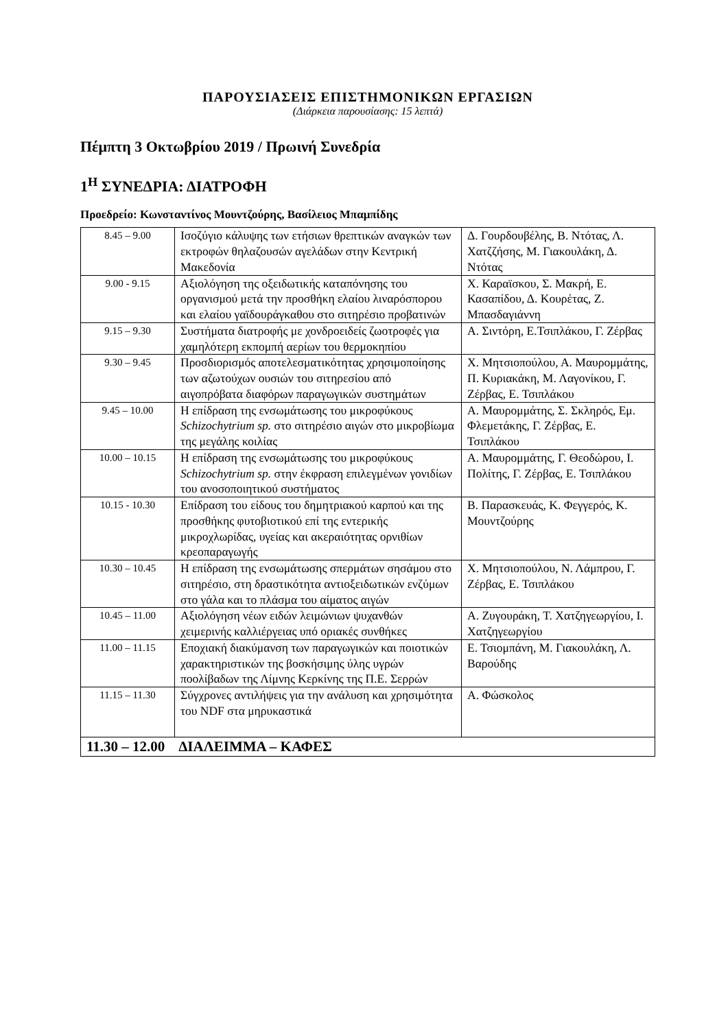ΠΑΡΟΥΣΙΑΣΕΙΣ ΕΠΙΣΤΗΜΟΝΙΚΩΝ ΕΡΓΑΣΙΩΝ
(Διάρκεια παρουσίασης: 15 λεπτά)
Πέμπτη 3 Οκτωβρίου 2019 / Πρωινή Συνεδρία
1<sup>Η</sup> ΣΥΝΕΔΡΙΑ: ΔΙΑΤΡΟΦΗ
Προεδρείο: Κωνσταντίνος Μουντζούρης, Βασίλειος Μπαμπίδης
| 8.45 – 9.00 | Ισοζύγιο κάλυψης των ετήσιων θρεπτικών αναγκών των εκτροφών θηλαζουσών αγελάδων στην Κεντρική Μακεδονία | Δ. Γουρδουβέλης, Β. Ντότας, Λ. Χατζζήσης, Μ. Γιακουλάκη, Δ. Ντότας |
| 9.00 - 9.15 | Αξιολόγηση της οξειδωτικής καταπόνησης του οργανισμού μετά την προσθήκη ελαίου λιναρόσπορου και ελαίου γαϊδουράγκαθου στο σιτηρέσιο προβατινών | Χ. Καραϊσκου, Σ. Μακρή, Ε. Κασαπίδου, Δ. Κουρέτας, Ζ. Μπασδαγιάννη |
| 9.15 – 9.30 | Συστήματα διατροφής με χονδροειδείς ζωοτροφές για χαμηλότερη εκπομπή αερίων του θερμοκηπίου | Α. Σιντόρη, Ε.Τσιπλάκου, Γ. Ζέρβας |
| 9.30 – 9.45 | Προσδιορισμός αποτελεσματικότητας χρησιμοποίησης των αζωτούχων ουσιών του σιτηρεσίου από αιγοπρόβατα διαφόρων παραγωγικών συστημάτων | Χ. Μητσιοπούλου, Α. Μαυρομμάτης, Π. Κυριακάκη, Μ. Λαγονίκου, Γ. Ζέρβας, Ε. Τσιπλάκου |
| 9.45 – 10.00 | Η επίδραση της ενσωμάτωσης του μικροφύκους Schizochytrium sp. στο σιτηρέσιο αιγών στο μικροβίωμα της μεγάλης κοιλίας | Α. Μαυρομμάτης, Σ. Σκληρός, Εμ. Φλεμετάκης, Γ. Ζέρβας, Ε. Τσιπλάκου |
| 10.00 – 10.15 | Η επίδραση της ενσωμάτωσης του μικροφύκους Schizochytrium sp. στην έκφραση επιλεγμένων γονιδίων του ανοσοποιητικού συστήματος | Α. Μαυρομμάτης, Γ. Θεοδώρου, Ι. Πολίτης, Γ. Ζέρβας, Ε. Τσιπλάκου |
| 10.15 - 10.30 | Επίδραση του είδους του δημητριακού καρπού και της προσθήκης φυτοβιοτικού επί της εντερικής μικροχλωρίδας, υγείας και ακεραιότητας ορνιθίων κρεοπαραγωγής | Β. Παρασκευάς, Κ. Φεγγερός, Κ. Μουντζούρης |
| 10.30 – 10.45 | Η επίδραση της ενσωμάτωσης σπερμάτων σησάμου στο σιτηρέσιο, στη δραστικότητα αντιοξειδωτικών ενζύμων στο γάλα και το πλάσμα του αίματος αιγών | Χ. Μητσιοπούλου, Ν. Λάμπρου, Γ. Ζέρβας, Ε. Τσιπλάκου |
| 10.45 – 11.00 | Αξιολόγηση νέων ειδών λειμώνιων ψυχανθών χειμερινής καλλιέργειας υπό οριακές συνθήκες | Α. Ζυγουράκη, Τ. Χατζηγεωργίου, Ι. Χατζηγεωργίου |
| 11.00 – 11.15 | Εποχιακή διακύμανση των παραγωγικών και ποιοτικών χαρακτηριστικών της βοσκήσιμης ύλης υγρών ποολίβαδων της Λίμνης Κερκίνης της Π.Ε. Σερρών | Ε. Τσιομπάνη, Μ. Γιακουλάκη, Λ. Βαρούδης |
| 11.15 – 11.30 | Σύγχρονες αντιλήψεις για την ανάλυση και χρησιμότητα του NDF στα μηρυκαστικά | Α. Φώσκολος |
| 11.30 – 12.00 ΔΙΑΛΕΙΜΜΑ – ΚΑΦΕΣ | | |